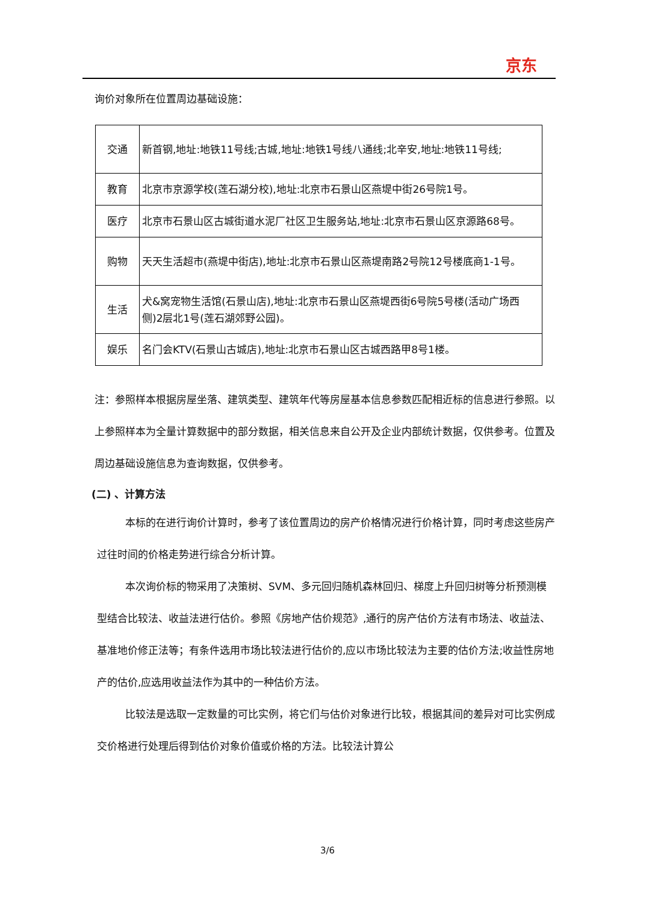京东
询价对象所在位置周边基础设施：
| 交通 | 新首钢,地址:地铁11号线;古城,地址:地铁1号线八通线;北辛安,地址:地铁11号线; |
| 教育 | 北京市京源学校(莲石湖分校),地址:北京市石景山区燕堤中街26号院1号。 |
| 医疗 | 北京市石景山区古城街道水泥厂社区卫生服务站,地址:北京市石景山区京源路68号。 |
| 购物 | 天天生活超市(燕堤中街店),地址:北京市石景山区燕堤南路2号院12号楼底商1-1号。 |
| 生活 | 犬&窝宠物生活馆(石景山店),地址:北京市石景山区燕堤西街6号院5号楼(活动广场西侧)2层北1号(莲石湖郊野公园)。 |
| 娱乐 | 名门会KTV(石景山古城店),地址:北京市石景山区古城西路甲8号1楼。 |
注：参照样本根据房屋坐落、建筑类型、建筑年代等房屋基本信息参数匹配相近标的信息进行参照。以上参照样本为全量计算数据中的部分数据，相关信息来自公开及企业内部统计数据，仅供参考。位置及周边基础设施信息为查询数据，仅供参考。
(二) 、计算方法
本标的在进行询价计算时，参考了该位置周边的房产价格情况进行价格计算，同时考虑这些房产过往时间的价格走势进行综合分析计算。
本次询价标的物采用了决策树、SVM、多元回归随机森林回归、梯度上升回归树等分析预测模型结合比较法、收益法进行估价。参照《房地产估价规范》,通行的房产估价方法有市场法、收益法、基准地价修正法等；有条件选用市场比较法进行估价的,应以市场比较法为主要的估价方法;收益性房地产的估价,应选用收益法作为其中的一种估价方法。
比较法是选取一定数量的可比实例，将它们与估价对象进行比较，根据其间的差异对可比实例成交价格进行处理后得到估价对象价值或价格的方法。比较法计算公
3/6